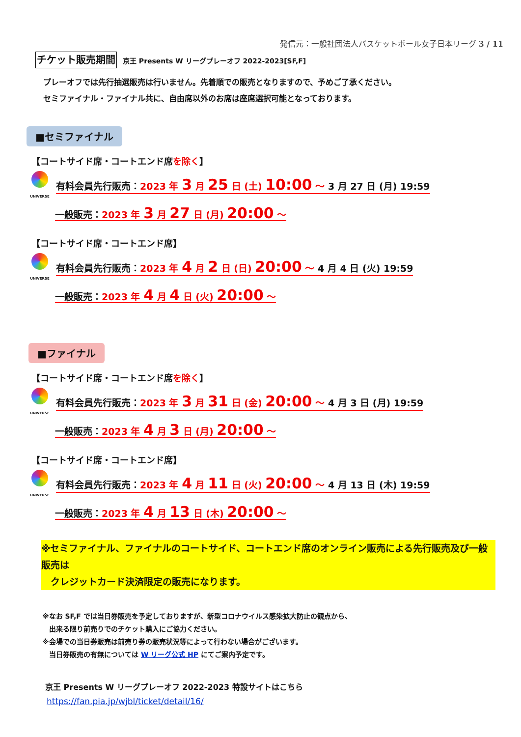発信元：一般社団法人バスケットボール女子日本リーグ 3 / 11
チケット販売期間 京王 Presents W リーグプレーオフ 2022-2023[SF,F]
プレーオフでは先行抽選販売は行いません。先着順での販売となりますので、予めご了承ください。
セミファイナル・ファイナル共に、自由席以外のお席は座席選択可能となっております。
■セミファイナル
【コートサイド席・コートエンド席を除く】
UNIVERSE
有料会員先行販売：2023 年 3 月 25 日 (土) 10:00 ～ 3 月 27 日 (月) 19:59
一般販売：2023 年 3 月 27 日 (月) 20:00 ～
【コートサイド席・コートエンド席】
UNIVERSE
有料会員先行販売：2023 年 4 月 2 日 (日) 20:00 ～ 4 月 4 日 (火) 19:59
一般販売：2023 年 4 月 4 日 (火) 20:00 ～
■ファイナル
【コートサイド席・コートエンド席を除く】
UNIVERSE
有料会員先行販売：2023 年 3 月 31 日 (金) 20:00 ～ 4 月 3 日 (月) 19:59
一般販売：2023 年 4 月 3 日 (月) 20:00 ～
【コートサイド席・コートエンド席】
UNIVERSE
有料会員先行販売：2023 年 4 月 11 日 (火) 20:00 ～ 4 月 13 日 (木) 19:59
一般販売：2023 年 4 月 13 日 (木) 20:00 ～
※セミファイナル、ファイナルのコートサイド、コートエンド席のオンライン販売による先行販売及び一般販売は
　クレジットカード決済限定の販売になります。
※なお SF,F では当日券販売を予定しておりますが、新型コロナウイルス感染拡大防止の観点から、
　出来る限り前売りでのチケット購入にご協力ください。
※会場での当日券販売は前売り券の販売状況等によって行わない場合がございます。
　当日券販売の有無については W リーグ公式 HP にてご案内予定です。
京王 Presents W リーグプレーオフ 2022-2023 特設サイトはこちら
https://fan.pia.jp/wjbl/ticket/detail/16/